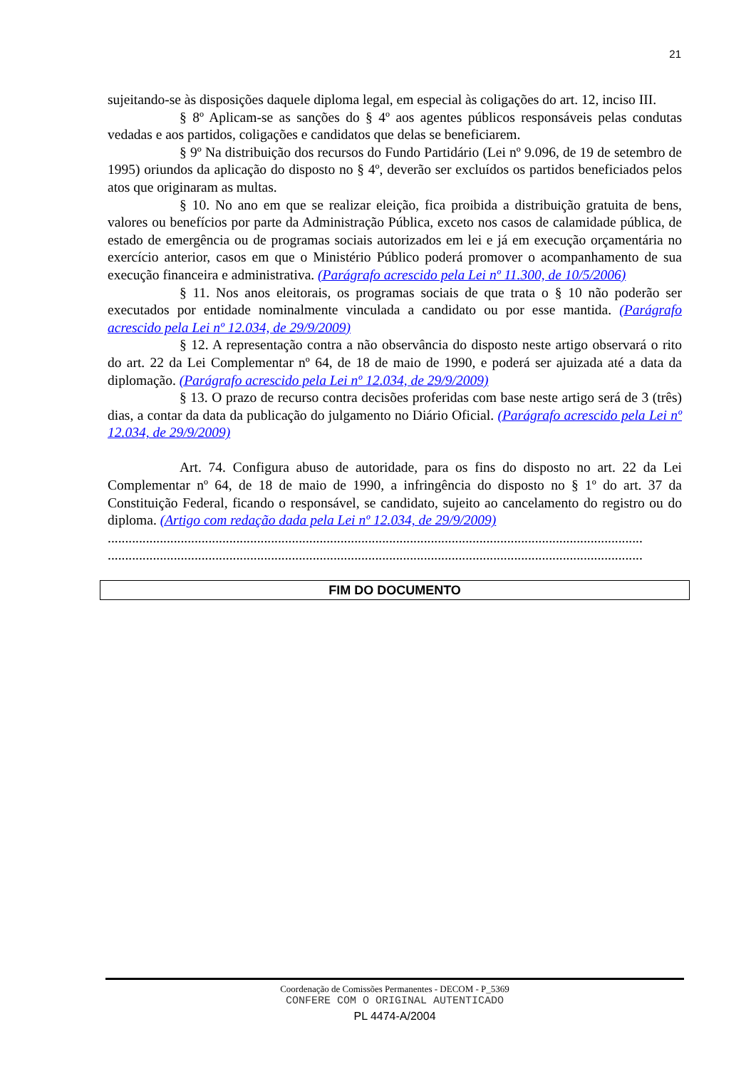21
sujeitando-se às disposições daquele diploma legal, em especial às coligações do art. 12, inciso III.
§ 8º Aplicam-se as sanções do § 4º aos agentes públicos responsáveis pelas condutas vedadas e aos partidos, coligações e candidatos que delas se beneficiarem.
§ 9º Na distribuição dos recursos do Fundo Partidário (Lei nº 9.096, de 19 de setembro de 1995) oriundos da aplicação do disposto no § 4º, deverão ser excluídos os partidos beneficiados pelos atos que originaram as multas.
§ 10. No ano em que se realizar eleição, fica proibida a distribuição gratuita de bens, valores ou benefícios por parte da Administração Pública, exceto nos casos de calamidade pública, de estado de emergência ou de programas sociais autorizados em lei e já em execução orçamentária no exercício anterior, casos em que o Ministério Público poderá promover o acompanhamento de sua execução financeira e administrativa. (Parágrafo acrescido pela Lei nº 11.300, de 10/5/2006)
§ 11. Nos anos eleitorais, os programas sociais de que trata o § 10 não poderão ser executados por entidade nominalmente vinculada a candidato ou por esse mantida. (Parágrafo acrescido pela Lei nº 12.034, de 29/9/2009)
§ 12. A representação contra a não observância do disposto neste artigo observará o rito do art. 22 da Lei Complementar nº 64, de 18 de maio de 1990, e poderá ser ajuizada até a data da diplomação. (Parágrafo acrescido pela Lei nº 12.034, de 29/9/2009)
§ 13. O prazo de recurso contra decisões proferidas com base neste artigo será de 3 (três) dias, a contar da data da publicação do julgamento no Diário Oficial. (Parágrafo acrescido pela Lei nº 12.034, de 29/9/2009)
Art. 74. Configura abuso de autoridade, para os fins do disposto no art. 22 da Lei Complementar nº 64, de 18 de maio de 1990, a infringência do disposto no § 1º do art. 37 da Constituição Federal, ficando o responsável, se candidato, sujeito ao cancelamento do registro ou do diploma. (Artigo com redação dada pela Lei nº 12.034, de 29/9/2009)
..........................................................................................................................................................
..........................................................................................................................................................
FIM DO DOCUMENTO
Coordenação de Comissões Permanentes - DECOM - P_5369
CONFERE COM O ORIGINAL AUTENTICADO
PL 4474-A/2004